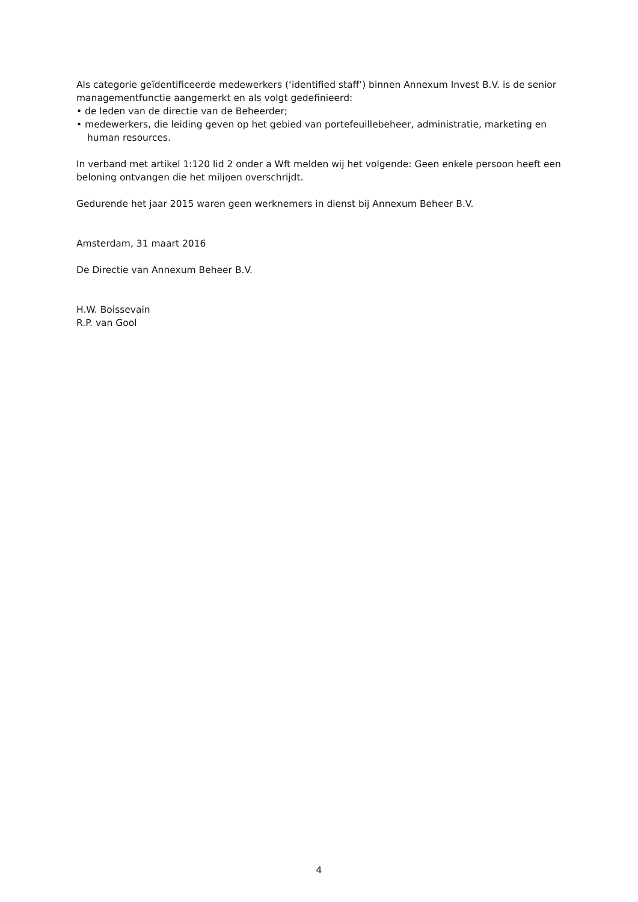Als categorie geïdentificeerde medewerkers (‘identified staff’) binnen Annexum Invest B.V. is de senior managementfunctie aangemerkt en als volgt gedefinieerd:
• de leden van de directie van de Beheerder;
• medewerkers, die leiding geven op het gebied van portefeuillebeheer, administratie, marketing en
human resources.
In verband met artikel 1:120 lid 2 onder a Wft melden wij het volgende: Geen enkele persoon heeft een beloning ontvangen die het miljoen overschrijdt.
Gedurende het jaar 2015 waren geen werknemers in dienst bij Annexum Beheer B.V.
Amsterdam, 31 maart 2016
De Directie van Annexum Beheer B.V.
H.W. Boissevain
R.P. van Gool
4